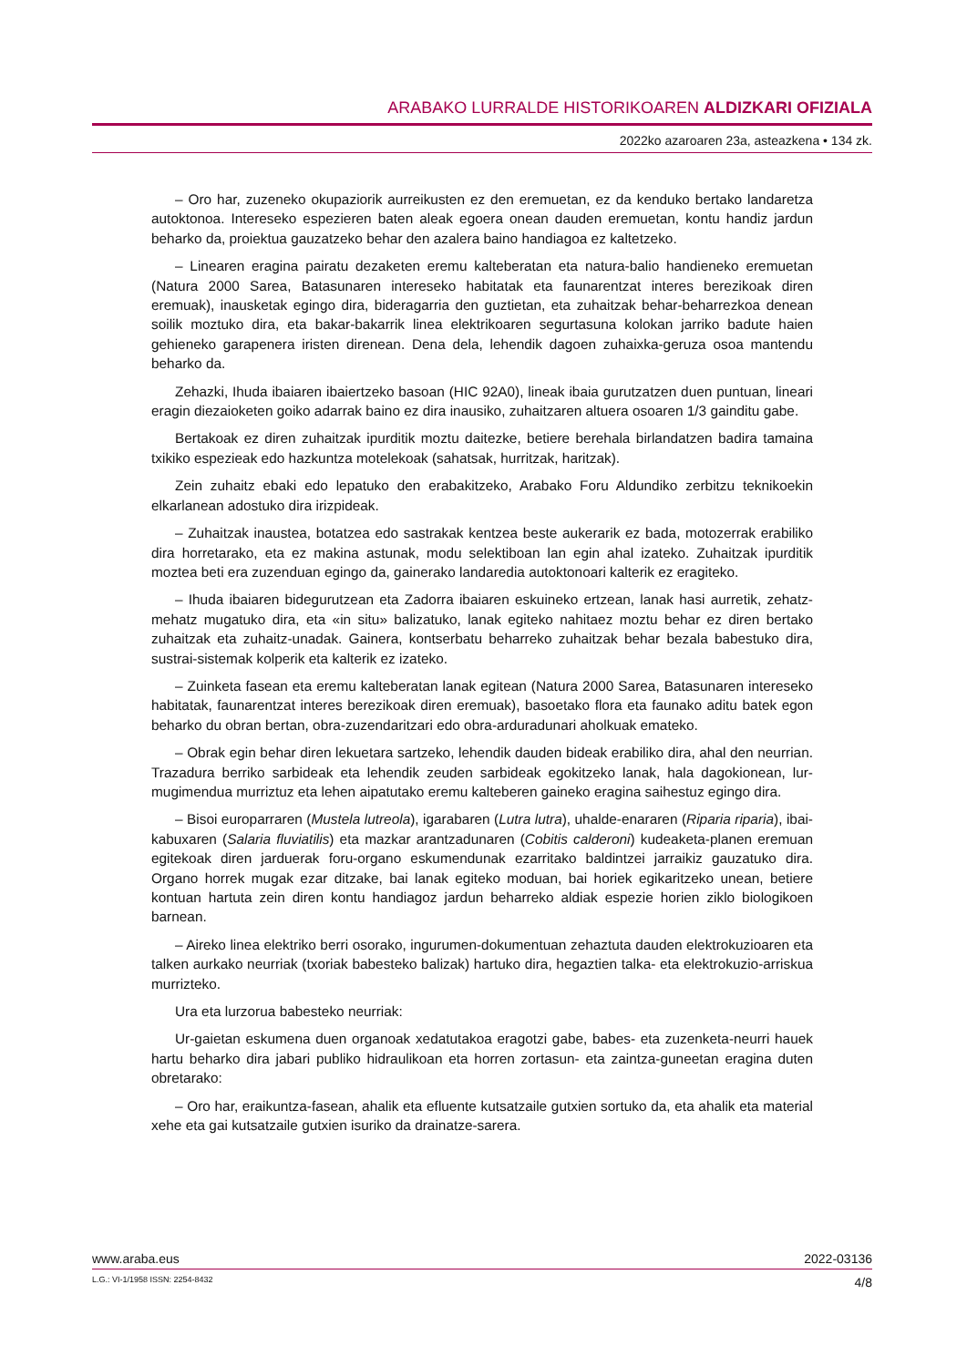ARABAKO LURRALDE HISTORIKOAREN ALDIZKARI OFIZIALA
2022ko azaroaren 23a, asteazkena • 134 zk.
– Oro har, zuzeneko okupaziorik aurreikusten ez den eremuetan, ez da kenduko bertako landaretza autoktonoa. Intereseko espezieren baten aleak egoera onean dauden eremuetan, kontu handiz jardun beharko da, proiektua gauzatzeko behar den azalera baino handiagoa ez kaltetzeko.
– Linearen eragina pairatu dezaketen eremu kalteberatan eta natura-balio handieneko eremuetan (Natura 2000 Sarea, Batasunaren intereseko habitatak eta faunarentzat interes berezikoak diren eremuak), inausketak egingo dira, bideragarria den guztietan, eta zuhaitzak behar-beharrezkoa denean soilik moztuko dira, eta bakar-bakarrik linea elektrikoaren segurtasuna kolokan jarriko badute haien gehieneko garapenera iristen direnean. Dena dela, lehendik dagoen zuhaixka-geruza osoa mantendu beharko da.
Zehazki, Ihuda ibaiaren ibaiertzeko basoan (HIC 92A0), lineak ibaia gurutzatzen duen puntuan, lineari eragin diezaioketen goiko adarrak baino ez dira inausiko, zuhaitzaren altuera osoaren 1/3 gainditu gabe.
Bertakoak ez diren zuhaitzak ipurditik moztu daitezke, betiere berehala birlandatzen badira tamaina txikiko espezieak edo hazkuntza motelekoak (sahatsak, hurritzak, haritzak).
Zein zuhaitz ebaki edo lepatuko den erabakitzeko, Arabako Foru Aldundiko zerbitzu teknikoekin elkarlanean adostuko dira irizpideak.
– Zuhaitzak inaustea, botatzea edo sastrakak kentzea beste aukerarik ez bada, motozerrak erabiliko dira horretarako, eta ez makina astunak, modu selektiboan lan egin ahal izateko. Zuhaitzak ipurditik moztea beti era zuzenduan egingo da, gainerako landaredia autoktonoari kalterik ez eragiteko.
– Ihuda ibaiaren bidegurutzean eta Zadorra ibaiaren eskuineko ertzean, lanak hasi aurretik, zehatz-mehatz mugatuko dira, eta «in situ» balizatuko, lanak egiteko nahitaez moztu behar ez diren bertako zuhaitzak eta zuhaitz-unadak. Gainera, kontserbatu beharreko zuhaitzak behar bezala babestuko dira, sustrai-sistemak kolperik eta kalterik ez izateko.
– Zuinketa fasean eta eremu kalteberatan lanak egitean (Natura 2000 Sarea, Batasunaren intereseko habitatak, faunarentzat interes berezikoak diren eremuak), basoetako flora eta faunako aditu batek egon beharko du obran bertan, obra-zuzendaritzari edo obra-arduradunari aholkuak emateko.
– Obrak egin behar diren lekuetara sartzeko, lehendik dauden bideak erabiliko dira, ahal den neurrian. Trazadura berriko sarbideak eta lehendik zeuden sarbideak egokitzeko lanak, hala dagokionean, lur-mugimendua murriztuz eta lehen aipatutako eremu kalteberen gaineko eragina saihestuz egingo dira.
– Bisoi europarraren (Mustela lutreola), igarabaren (Lutra lutra), uhalde-enararen (Riparia riparia), ibai-kabuxaren (Salaria fluviatilis) eta mazkar arantzadunaren (Cobitis calderoni) kudeaketa-planen eremuan egitekoak diren jarduerak foru-organo eskumendunak ezarritako baldintzei jarraikiz gauzatuko dira. Organo horrek mugak ezar ditzake, bai lanak egiteko moduan, bai horiek egikaritzeko unean, betiere kontuan hartuta zein diren kontu handiagoz jardun beharreko aldiak espezie horien ziklo biologikoen barnean.
– Aireko linea elektriko berri osorako, ingurumen-dokumentuan zehaztuta dauden elektrokuzioaren eta talken aurkako neurriak (txoriak babesteko balizak) hartuko dira, hegaztien talka- eta elektrokuzio-arriskua murrizteko.
Ura eta lurzorua babesteko neurriak:
Ur-gaietan eskumena duen organoak xedatutakoa eragotzi gabe, babes- eta zuzenketa-neurri hauek hartu beharko dira jabari publiko hidraulikoan eta horren zortasun- eta zaintza-guneetan eragina duten obretarako:
– Oro har, eraikuntza-fasean, ahalik eta efluente kutsatzaile gutxien sortuko da, eta ahalik eta material xehe eta gai kutsatzaile gutxien isuriko da drainatze-sarera.
www.araba.eus 2022-03136
L.G.: VI-1/1958 ISSN: 2254-8432 4/8